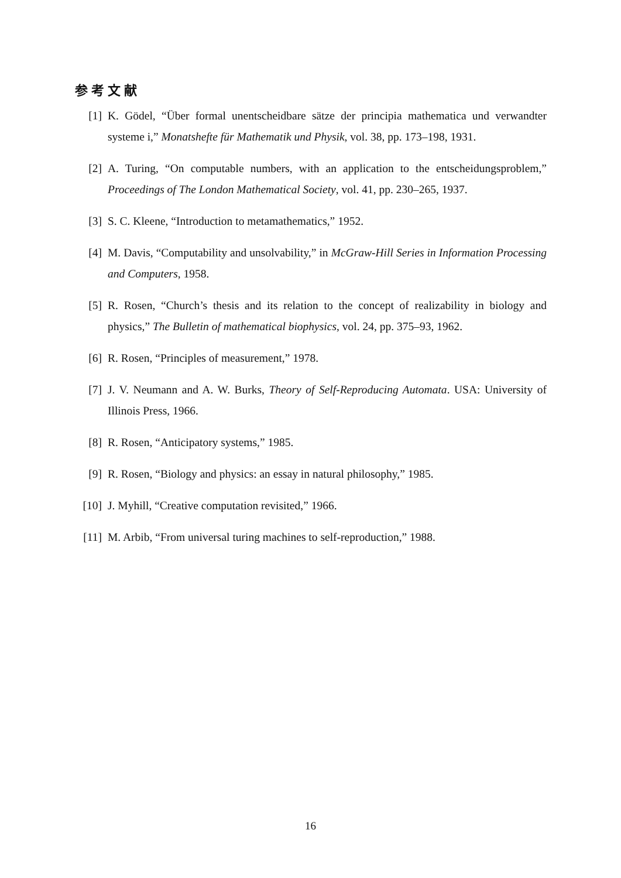参考文献
[1] K. Gödel, “Über formal unentscheidbare sätze der principia mathematica und verwandter systeme i,” Monatshefte für Mathematik und Physik, vol. 38, pp. 173–198, 1931.
[2] A. Turing, “On computable numbers, with an application to the entscheidungsproblem,” Proceedings of The London Mathematical Society, vol. 41, pp. 230–265, 1937.
[3] S. C. Kleene, “Introduction to metamathematics,” 1952.
[4] M. Davis, “Computability and unsolvability,” in McGraw-Hill Series in Information Processing and Computers, 1958.
[5] R. Rosen, “Church’s thesis and its relation to the concept of realizability in biology and physics,” The Bulletin of mathematical biophysics, vol. 24, pp. 375–93, 1962.
[6] R. Rosen, “Principles of measurement,” 1978.
[7] J. V. Neumann and A. W. Burks, Theory of Self-Reproducing Automata. USA: University of Illinois Press, 1966.
[8] R. Rosen, “Anticipatory systems,” 1985.
[9] R. Rosen, “Biology and physics: an essay in natural philosophy,” 1985.
[10] J. Myhill, “Creative computation revisited,” 1966.
[11] M. Arbib, “From universal turing machines to self-reproduction,” 1988.
16